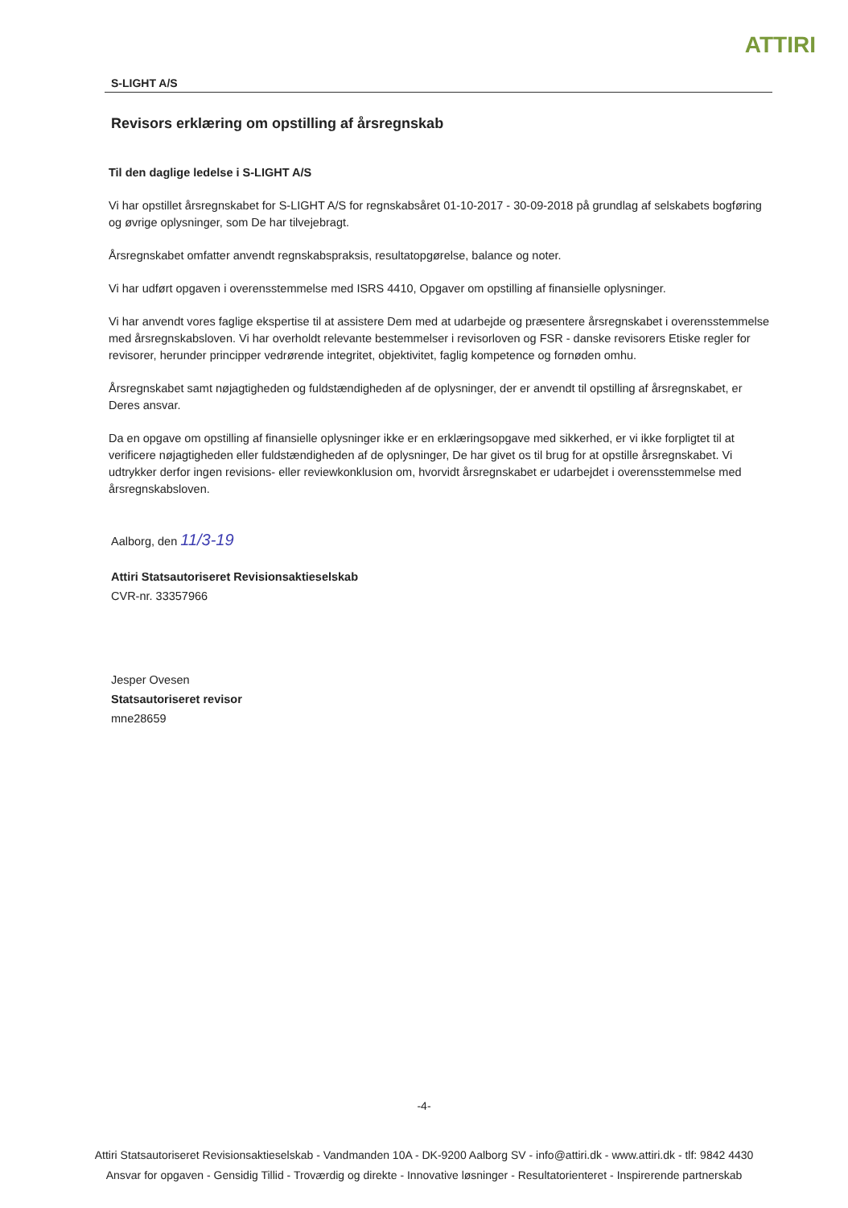ATTIRI
S-LIGHT A/S
Revisors erklæring om opstilling af årsregnskab
Til den daglige ledelse i S-LIGHT A/S
Vi har opstillet årsregnskabet for S-LIGHT A/S for regnskabsåret 01-10-2017 - 30-09-2018 på grundlag af selskabets bogføring og øvrige oplysninger, som De har tilvejebragt.
Årsregnskabet omfatter anvendt regnskabspraksis, resultatopgørelse, balance og noter.
Vi har udført opgaven i overensstemmelse med ISRS 4410, Opgaver om opstilling af finansielle oplysninger.
Vi har anvendt vores faglige ekspertise til at assistere Dem med at udarbejde og præsentere årsregnskabet i overensstemmelse med årsregnskabsloven. Vi har overholdt relevante bestemmelser i revisorloven og FSR - danske revisorers Etiske regler for revisorer, herunder principper vedrørende integritet, objektivitet, faglig kompetence og fornøden omhu.
Årsregnskabet samt nøjagtigheden og fuldstændigheden af de oplysninger, der er anvendt til opstilling af årsregnskabet, er Deres ansvar.
Da en opgave om opstilling af finansielle oplysninger ikke er en erklæringsopgave med sikkerhed, er vi ikke forpligtet til at verificere nøjagtigheden eller fuldstændigheden af de oplysninger, De har givet os til brug for at opstille årsregnskabet. Vi udtrykker derfor ingen revisions- eller reviewkonklusion om, hvorvidt årsregnskabet er udarbejdet i overensstemmelse med årsregnskabsloven.
Aalborg, den 11/3-19
Attiri Statsautoriseret Revisionsaktieselskab
CVR-nr. 33357966
Jesper Ovesen
Statsautoriseret revisor
mne28659
-4-
Attiri Statsautoriseret Revisionsaktieselskab - Vandmanden 10A - DK-9200 Aalborg SV - info@attiri.dk - www.attiri.dk - tlf: 9842 4430
Ansvar for opgaven - Gensidig Tillid - Troværdig og direkte - Innovative løsninger - Resultatorienteret - Inspirerende partnerskab